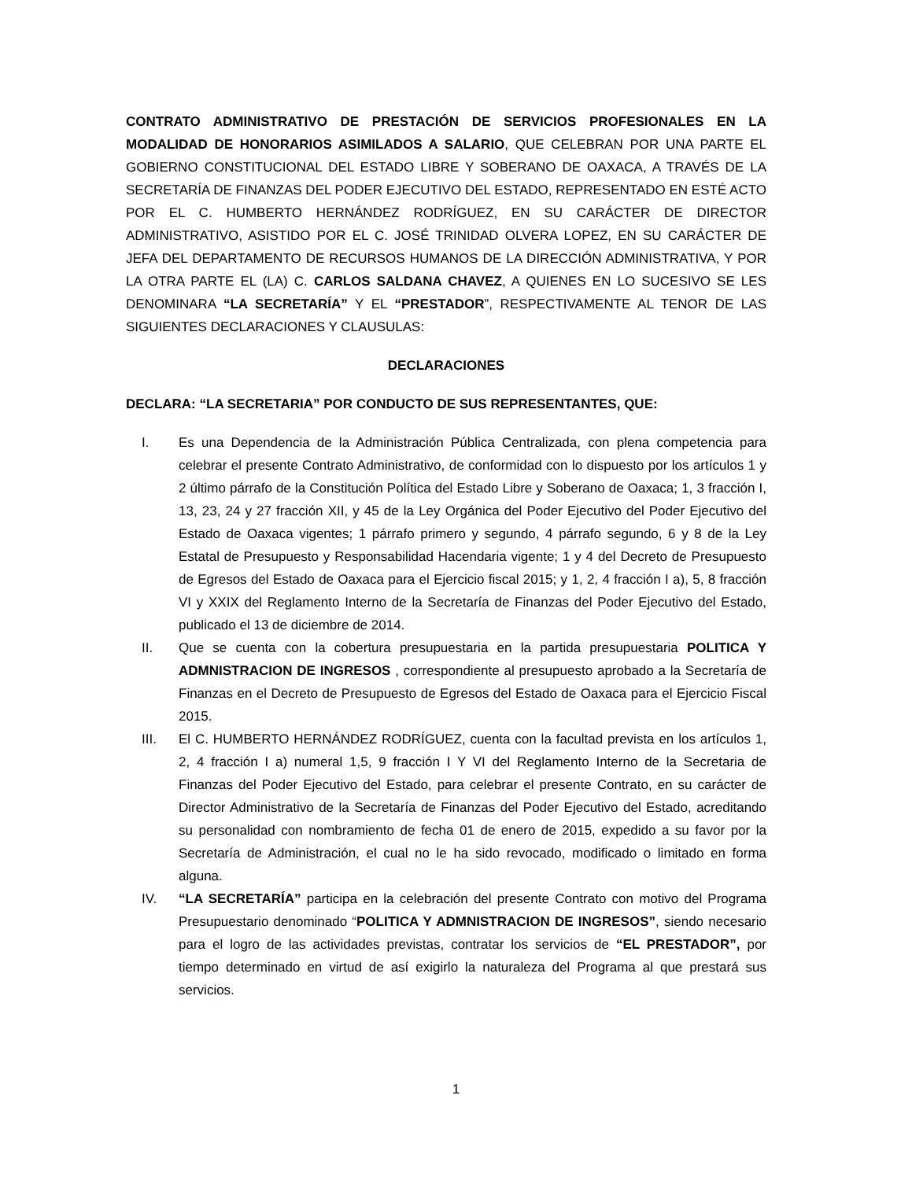CONTRATO ADMINISTRATIVO DE PRESTACIÓN DE SERVICIOS PROFESIONALES EN LA MODALIDAD DE HONORARIOS ASIMILADOS A SALARIO, QUE CELEBRAN POR UNA PARTE EL GOBIERNO CONSTITUCIONAL DEL ESTADO LIBRE Y SOBERANO DE OAXACA, A TRAVÉS DE LA SECRETARÍA DE FINANZAS DEL PODER EJECUTIVO DEL ESTADO, REPRESENTADO EN ESTÉ ACTO POR EL C. HUMBERTO HERNÁNDEZ RODRÍGUEZ, EN SU CARÁCTER DE DIRECTOR ADMINISTRATIVO, ASISTIDO POR EL C. JOSÉ TRINIDAD OLVERA LOPEZ, EN SU CARÁCTER DE JEFA DEL DEPARTAMENTO DE RECURSOS HUMANOS DE LA DIRECCIÓN ADMINISTRATIVA, Y POR LA OTRA PARTE EL (LA) C. CARLOS SALDANA CHAVEZ, A QUIENES EN LO SUCESIVO SE LES DENOMINARA “LA SECRETARÍA” Y EL “PRESTADOR”, RESPECTIVAMENTE AL TENOR DE LAS SIGUIENTES DECLARACIONES Y CLAUSULAS:
DECLARACIONES
DECLARA: “LA SECRETARIA” POR CONDUCTO DE SUS REPRESENTANTES, QUE:
I. Es una Dependencia de la Administración Pública Centralizada, con plena competencia para celebrar el presente Contrato Administrativo, de conformidad con lo dispuesto por los artículos 1 y 2 último párrafo de la Constitución Política del Estado Libre y Soberano de Oaxaca; 1, 3 fracción I, 13, 23, 24 y 27 fracción XII, y 45 de la Ley Orgánica del Poder Ejecutivo del Poder Ejecutivo del Estado de Oaxaca vigentes; 1 párrafo primero y segundo, 4 párrafo segundo, 6 y 8 de la Ley Estatal de Presupuesto y Responsabilidad Hacendaria vigente; 1 y 4 del Decreto de Presupuesto de Egresos del Estado de Oaxaca para el Ejercicio fiscal 2015; y 1, 2, 4 fracción I a), 5, 8 fracción VI y XXIX del Reglamento Interno de la Secretaría de Finanzas del Poder Ejecutivo del Estado, publicado el 13 de diciembre de 2014.
II. Que se cuenta con la cobertura presupuestaria en la partida presupuestaria POLITICA Y ADMNISTRACION DE INGRESOS , correspondiente al presupuesto aprobado a la Secretaría de Finanzas en el Decreto de Presupuesto de Egresos del Estado de Oaxaca para el Ejercicio Fiscal 2015.
III. El C. HUMBERTO HERNÁNDEZ RODRÍGUEZ, cuenta con la facultad prevista en los artículos 1, 2, 4 fracción I a) numeral 1,5, 9 fracción I Y VI del Reglamento Interno de la Secretaria de Finanzas del Poder Ejecutivo del Estado, para celebrar el presente Contrato, en su carácter de Director Administrativo de la Secretaría de Finanzas del Poder Ejecutivo del Estado, acreditando su personalidad con nombramiento de fecha 01 de enero de 2015, expedido a su favor por la Secretaría de Administración, el cual no le ha sido revocado, modificado o limitado en forma alguna.
IV. “LA SECRETARÍA” participa en la celebración del presente Contrato con motivo del Programa Presupuestario denominado “POLITICA Y ADMNISTRACION DE INGRESOS”, siendo necesario para el logro de las actividades previstas, contratar los servicios de “EL PRESTADOR”, por tiempo determinado en virtud de así exigirlo la naturaleza del Programa al que prestará sus servicios.
1